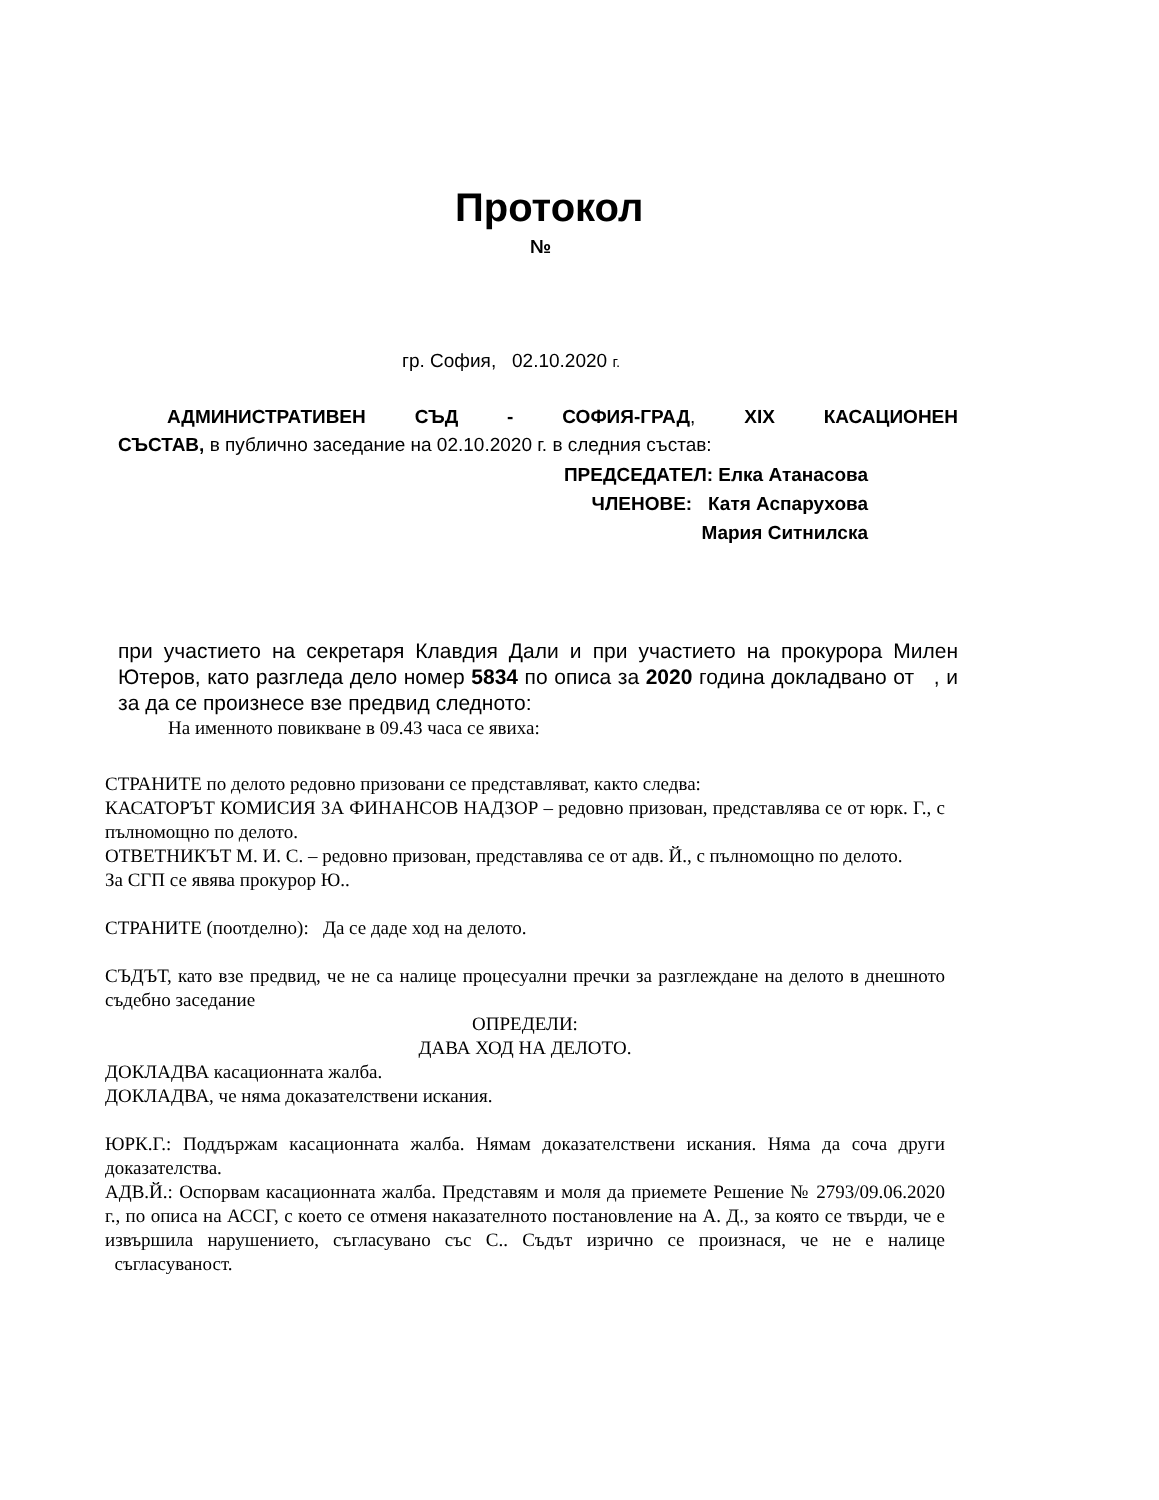Протокол
№
гр. София, 02.10.2020 г.
АДМИНИСТРАТИВЕН СЪД - СОФИЯ-ГРАД, XIX КАСАЦИОНЕН
СЪСТАВ, в публично заседание на 02.10.2020 г. в следния състав:
ПРЕДСЕДАТЕЛ: Елка Атанасова
ЧЛЕНОВЕ: Катя Аспарухова
Мария Ситнилска
при участието на секретаря Клавдия Дали и при участието на прокурора Милен Ютеров, като разгледа дело номер 5834 по описа за 2020 година докладвано от , и за да се произнесе взе предвид следното:
На именното повикване в 09.43 часа се явиха:
СТРАНИТЕ по делото редовно призовани се представляват, както следва:
КАСАТОРЪТ КОМИСИЯ ЗА ФИНАНСОВ НАДЗОР – редовно призован, представлява се от юрк. Г., с пълномощно по делото.
ОТВЕТНИКЪТ М. И. С. – редовно призован, представлява се от адв. Й., с пълномощно по делото.
За СГП се явява прокурор Ю..
СТРАНИТЕ (поотделно): Да се даде ход на делото.
СЪДЪТ, като взе предвид, че не са налице процесуални пречки за разглеждане на делото в днешното съдебно заседание
ОПРЕДЕЛИ:
ДАВА ХОД НА ДЕЛОТО.
ДОКЛАДВА касационната жалба.
ДОКЛАДВА, че няма доказателствени искания.
ЮРК.Г.: Поддържам касационната жалба. Нямам доказателствени искания. Няма да сочa други доказателства.
АДВ.Й.: Оспорвам касационната жалба. Представям и моля да приемете Решение № 2793/09.06.2020 г., по описа на АССГ, с което се отменя наказателното постановление на А. Д., за която се твърди, че е извършила нарушението, съгласувано със С.. Съдът изрично се произнася, че не е налице съгласуваност.